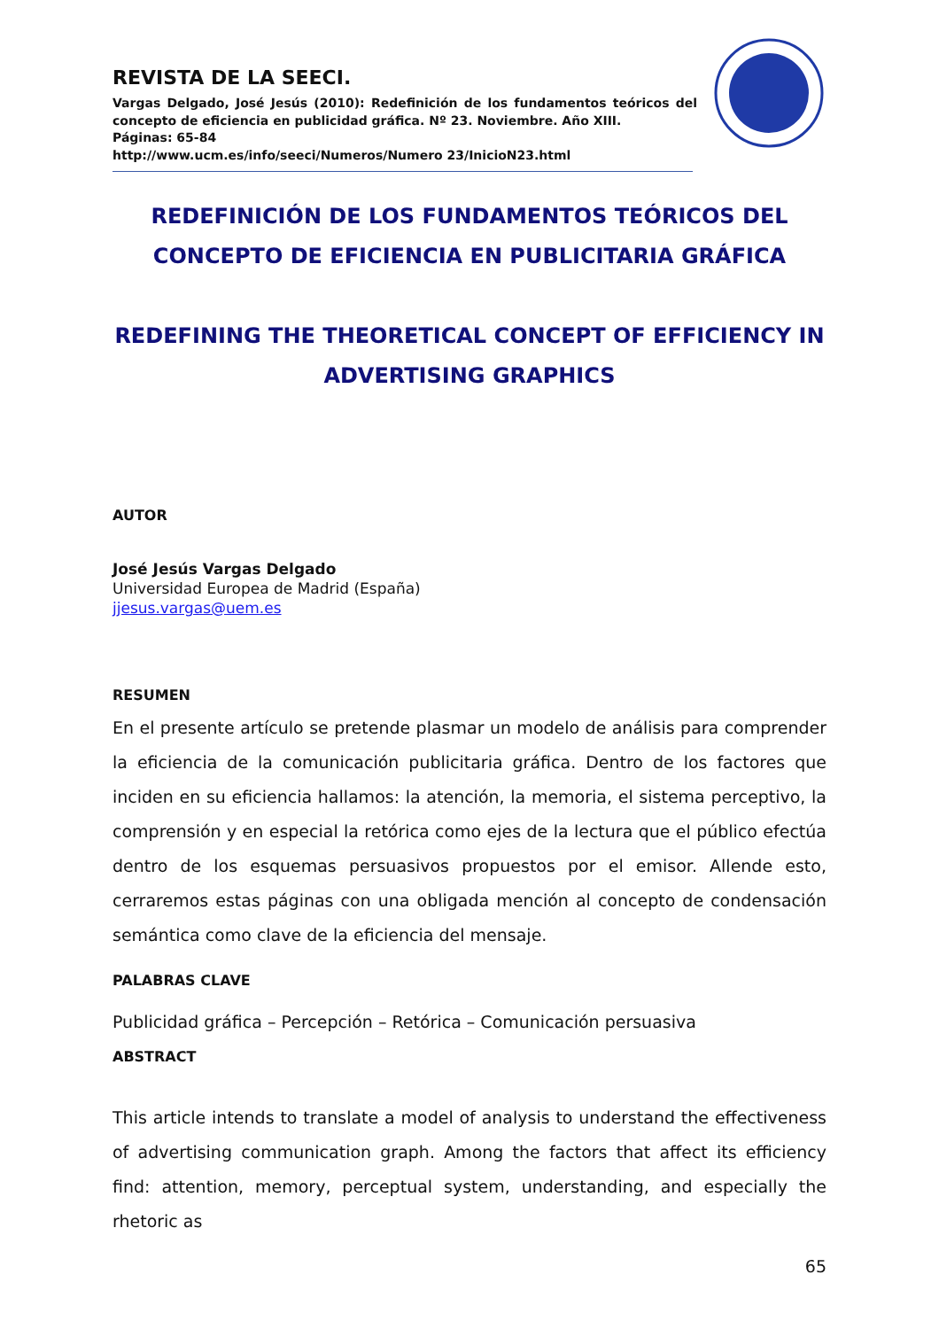REVISTA DE LA SEECI.
Vargas Delgado, José Jesús (2010): Redefinición de los fundamentos teóricos del concepto de eficiencia en publicidad gráfica. Nº 23. Noviembre. Año XIII.
Páginas: 65-84
http://www.ucm.es/info/seeci/Numeros/Numero 23/InicioN23.html
REDEFINICIÓN DE LOS FUNDAMENTOS TEÓRICOS DEL CONCEPTO DE EFICIENCIA EN PUBLICITARIA GRÁFICA
REDEFINING THE THEORETICAL CONCEPT OF EFFICIENCY IN ADVERTISING GRAPHICS
AUTOR
José Jesús Vargas Delgado
Universidad Europea de Madrid (España)
jjesus.vargas@uem.es
RESUMEN
En el presente artículo se pretende plasmar un modelo de análisis para comprender la eficiencia de la comunicación publicitaria gráfica. Dentro de los factores que inciden en su eficiencia hallamos: la atención, la memoria, el sistema perceptivo, la comprensión y en especial la retórica como ejes de la lectura que el público efectúa dentro de los esquemas persuasivos propuestos por el emisor. Allende esto, cerraremos estas páginas con una obligada mención al concepto de condensación semántica como clave de la eficiencia del mensaje.
PALABRAS CLAVE
Publicidad gráfica – Percepción – Retórica – Comunicación persuasiva
ABSTRACT
This article intends to translate a model of analysis to understand the effectiveness of advertising communication graph. Among the factors that affect its efficiency find: attention, memory, perceptual system, understanding, and especially the rhetoric as
65